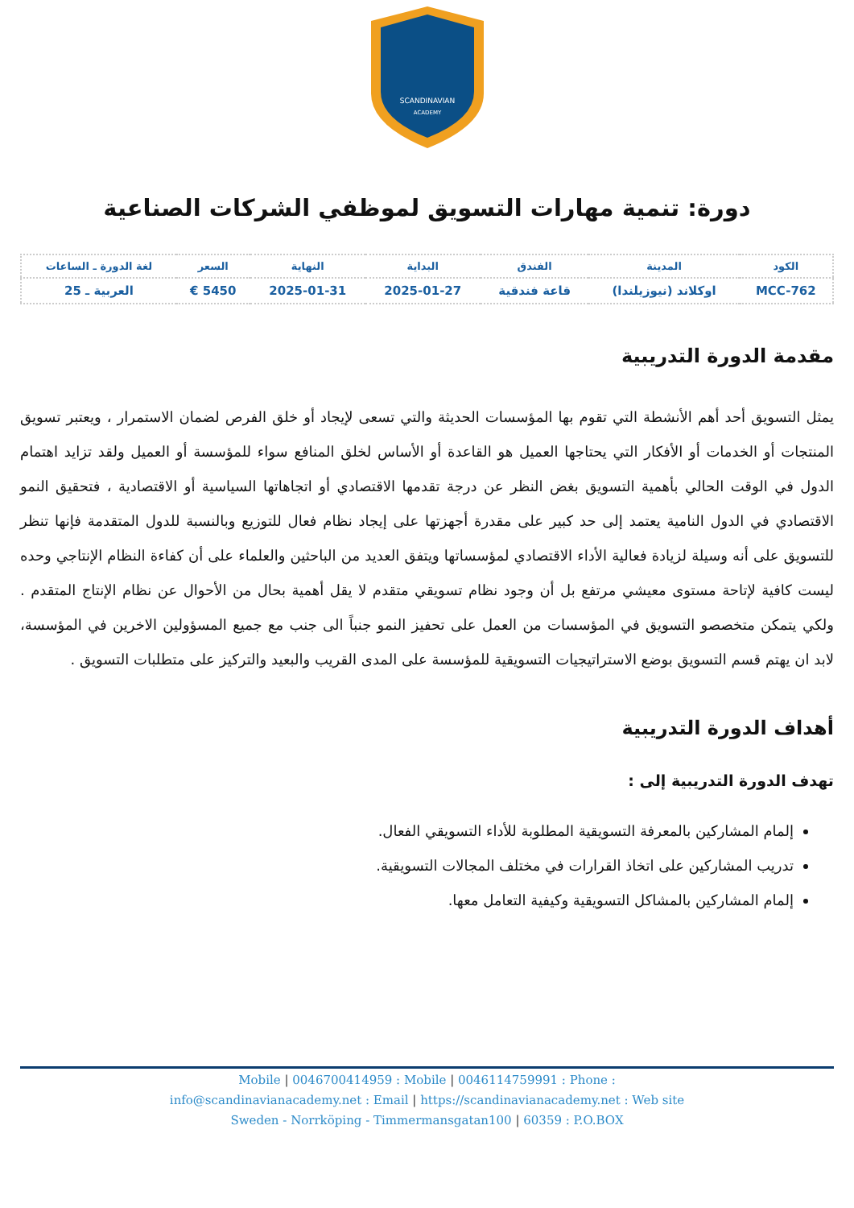SCANDINAVIAN
ACADEMY
دورة: تنمية مهارات التسويق لموظفي الشركات الصناعية
| الكود | المدينة | الفندق | البداية | النهاية | السعر | لغة الدورة ـ الساعات |
| --- | --- | --- | --- | --- | --- | --- |
| MCC-762 | اوكلاند (نيوزيلندا) | قاعة فندقية | 2025-01-27 | 2025-01-31 | 5450 € | العربية ـ 25 |
مقدمة الدورة التدريبية
يمثل التسويق أحد أهم الأنشطة التي تقوم بها المؤسسات الحديثة والتي تسعى لإيجاد أو خلق الفرص لضمان الاستمرار ، ويعتبر تسويق المنتجات أو الخدمات أو الأفكار التي يحتاجها العميل هو القاعدة أو الأساس لخلق المنافع سواء للمؤسسة أو العميل ولقد تزايد اهتمام الدول في الوقت الحالي بأهمية التسويق بغض النظر عن درجة تقدمها الاقتصادي أو اتجاهاتها السياسية أو الاقتصادية ، فتحقيق النمو الاقتصادي في الدول النامية يعتمد إلى حد كبير على مقدرة أجهزتها على إيجاد نظام فعال للتوزيع وبالنسبة للدول المتقدمة فإنها تنظر للتسويق على أنه وسيلة لزيادة فعالية الأداء الاقتصادي لمؤسساتها ويتفق العديد من الباحثين والعلماء على أن كفاءة النظام الإنتاجي وحده ليست كافية لإتاحة مستوى معيشي مرتفع بل أن وجود نظام تسويقي متقدم لا يقل أهمية بحال من الأحوال عن نظام الإنتاج المتقدم . ولكي يتمكن متخصصو التسويق في المؤسسات من العمل على تحفيز النمو جنباً الى جنب مع جميع المسؤولين الاخرين في المؤسسة، لابد ان يهتم قسم التسويق بوضع الاستراتيجيات التسويقية للمؤسسة على المدى القريب والبعيد والتركيز على متطلبات التسويق .
أهداف الدورة التدريبية
تهدف الدورة التدريبية إلى :
إلمام المشاركين بالمعرفة التسويقية المطلوبة للأداء التسويقي الفعال.
تدريب المشاركين على اتخاذ القرارات في مختلف المجالات التسويقية.
إلمام المشاركين بالمشاكل التسويقية وكيفية التعامل معها.
Mobile | 0046700414959 : Mobile | 0046114759991 : Phone :
info@scandinavianacademy.net : Email | https://scandinavianacademy.net : Web site
Sweden - Norrköping - Timmermansgatan100 | 60359 : P.O.BOX